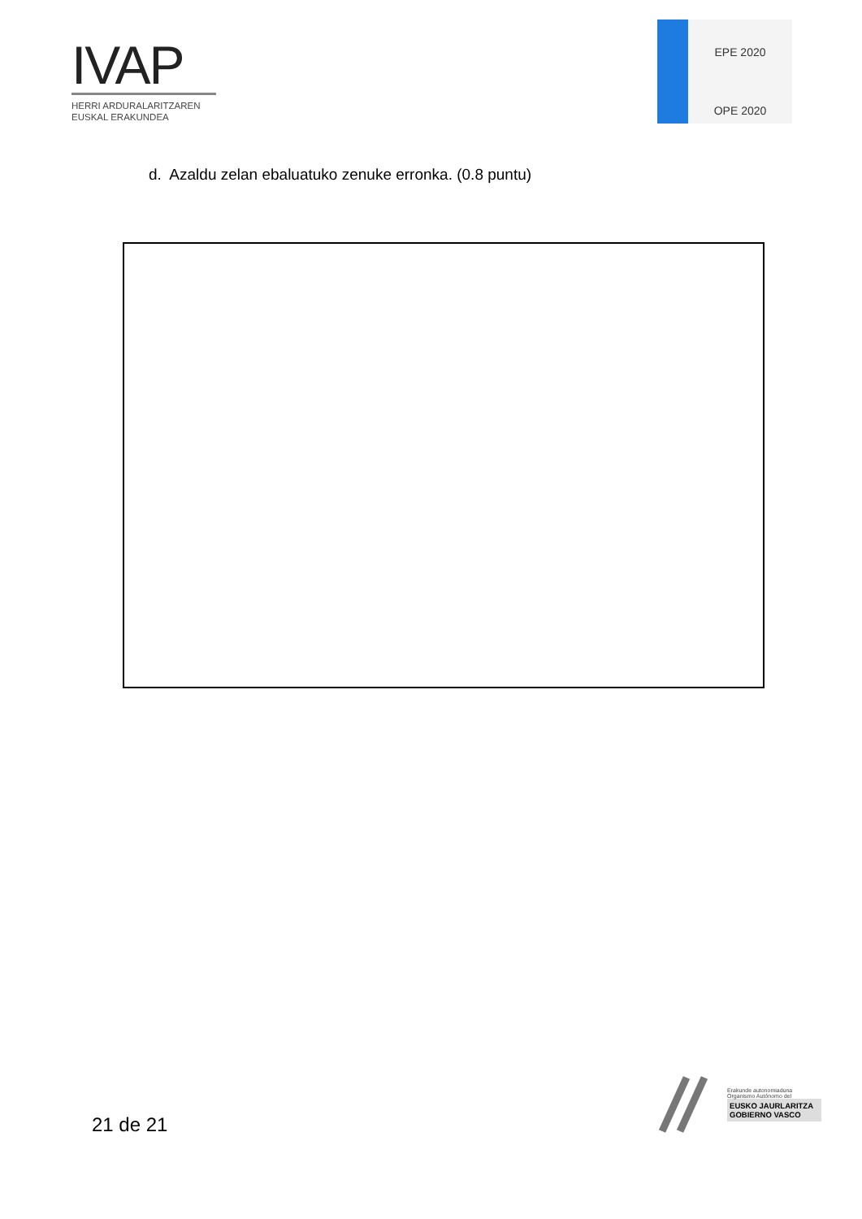IVAP
HERRI ARDURALARITZAREN
EUSKAL ERAKUNDEA
EPE 2020
OPE 2020
d. Azaldu zelan ebaluatuko zenuke erronka. (0.8 puntu)
21 de 21
Erakunde autonomiaduna
Organismo Autónomo del
EUSKO JAURLARITZA
GOBIERNO VASCO